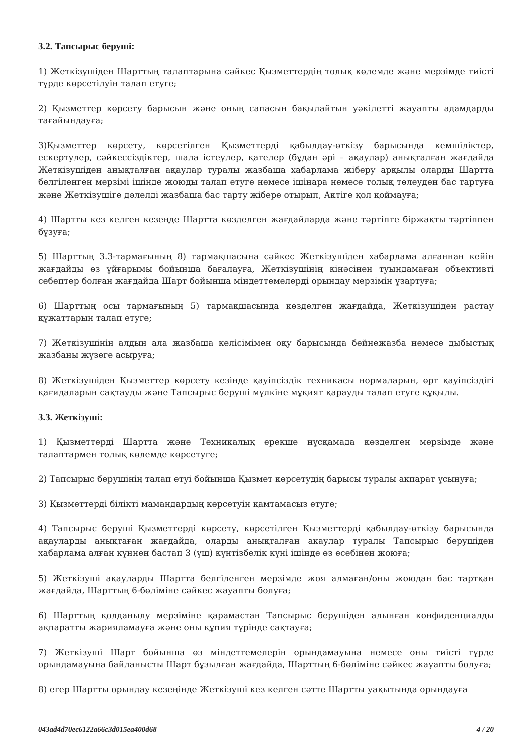3.2. Тапсырыс беруші:
1) Жеткізушіден Шарттың талаптарына сәйкес Қызметтердің толық көлемде және мерзімде тиісті түрде көрсетілуін талап етуге;
2) Қызметтер көрсету барысын және оның сапасын бақылайтын уәкілетті жауапты адамдарды тағайындауға;
3)Қызметтер көрсету, көрсетілген Қызметтерді қабылдау-өткізу барысында кемшіліктер, ескертулер, сәйкессіздіктер, шала істеулер, қателер (бұдан әрі – ақаулар) анықталған жағдайда Жеткізушіден анықталған ақаулар туралы жазбаша хабарлама жіберу арқылы оларды Шартта белгіленген мерзімі ішінде жоюды талап етуге немесе ішінара немесе толық төлеуден бас тартуға және Жеткізушіге дәлелді жазбаша бас тарту жібере отырып, Актіге қол қоймауға;
4) Шартты кез келген кезеңде Шартта көзделген жағдайларда және тәртіпте біржақты тәртіппен бұзуға;
5) Шарттың 3.3-тармағының 8) тармақшасына сәйкес Жеткізушіден хабарлама алғаннан кейін жағдайды өз ұйғарымы бойынша бағалауға, Жеткізушінің кінәсінен туындамаған объективті себептер болған жағдайда Шарт бойынша міндеттемелерді орындау мерзімін ұзартуға;
6) Шарттың осы тармағының 5) тармақшасында көзделген жағдайда, Жеткізушіден растау құжаттарын талап етуге;
7) Жеткізушінің алдын ала жазбаша келісімімен оқу барысында бейнежазба немесе дыбыстық жазбаны жүзеге асыруға;
8) Жеткізушіден Қызметтер көрсету кезінде қауіпсіздік техникасы нормаларын, өрт қауіпсіздігі қағидаларын сақтауды және Тапсырыс беруші мүлкіне мұқият қарауды талап етуге құқылы.
3.3. Жеткізуші:
1) Қызметтерді Шартта және Техникалық ерекше нұсқамада көзделген мерзімде және талаптармен толық көлемде көрсетуге;
2) Тапсырыс берушінің талап етуі бойынша Қызмет көрсетудің барысы туралы ақпарат ұсынуға;
3) Қызметтерді білікті мамандардың көрсетуін қамтамасыз етуге;
4) Тапсырыс беруші Қызметтерді көрсету, көрсетілген Қызметтерді қабылдау-өткізу барысында ақауларды анықтаған жағдайда, оларды анықталған ақаулар туралы Тапсырыс берушіден хабарлама алған күннен бастап 3 (үш) күнтізбелік күні ішінде өз есебінен жоюға;
5) Жеткізуші ақауларды Шартта белгіленген мерзімде жоя алмаған/оны жоюдан бас тартқан жағдайда, Шарттың 6-бөліміне сәйкес жауапты болуға;
6) Шарттың қолданылу мерзіміне қарамастан Тапсырыс берушіден алынған конфиденциалды ақпаратты жарияламауға және оны құпия түрінде сақтауға;
7) Жеткізуші Шарт бойынша өз міндеттемелерін орындамауына немесе оны тиісті түрде орындамауына байланысты Шарт бұзылған жағдайда, Шарттың 6-бөліміне сәйкес жауапты болуға;
8) егер Шартты орындау кезеңінде Жеткізуші кез келген сәтте Шартты уақытында орындауға
043ad4d70ec6122a66c3d015ea400d68 4 / 20